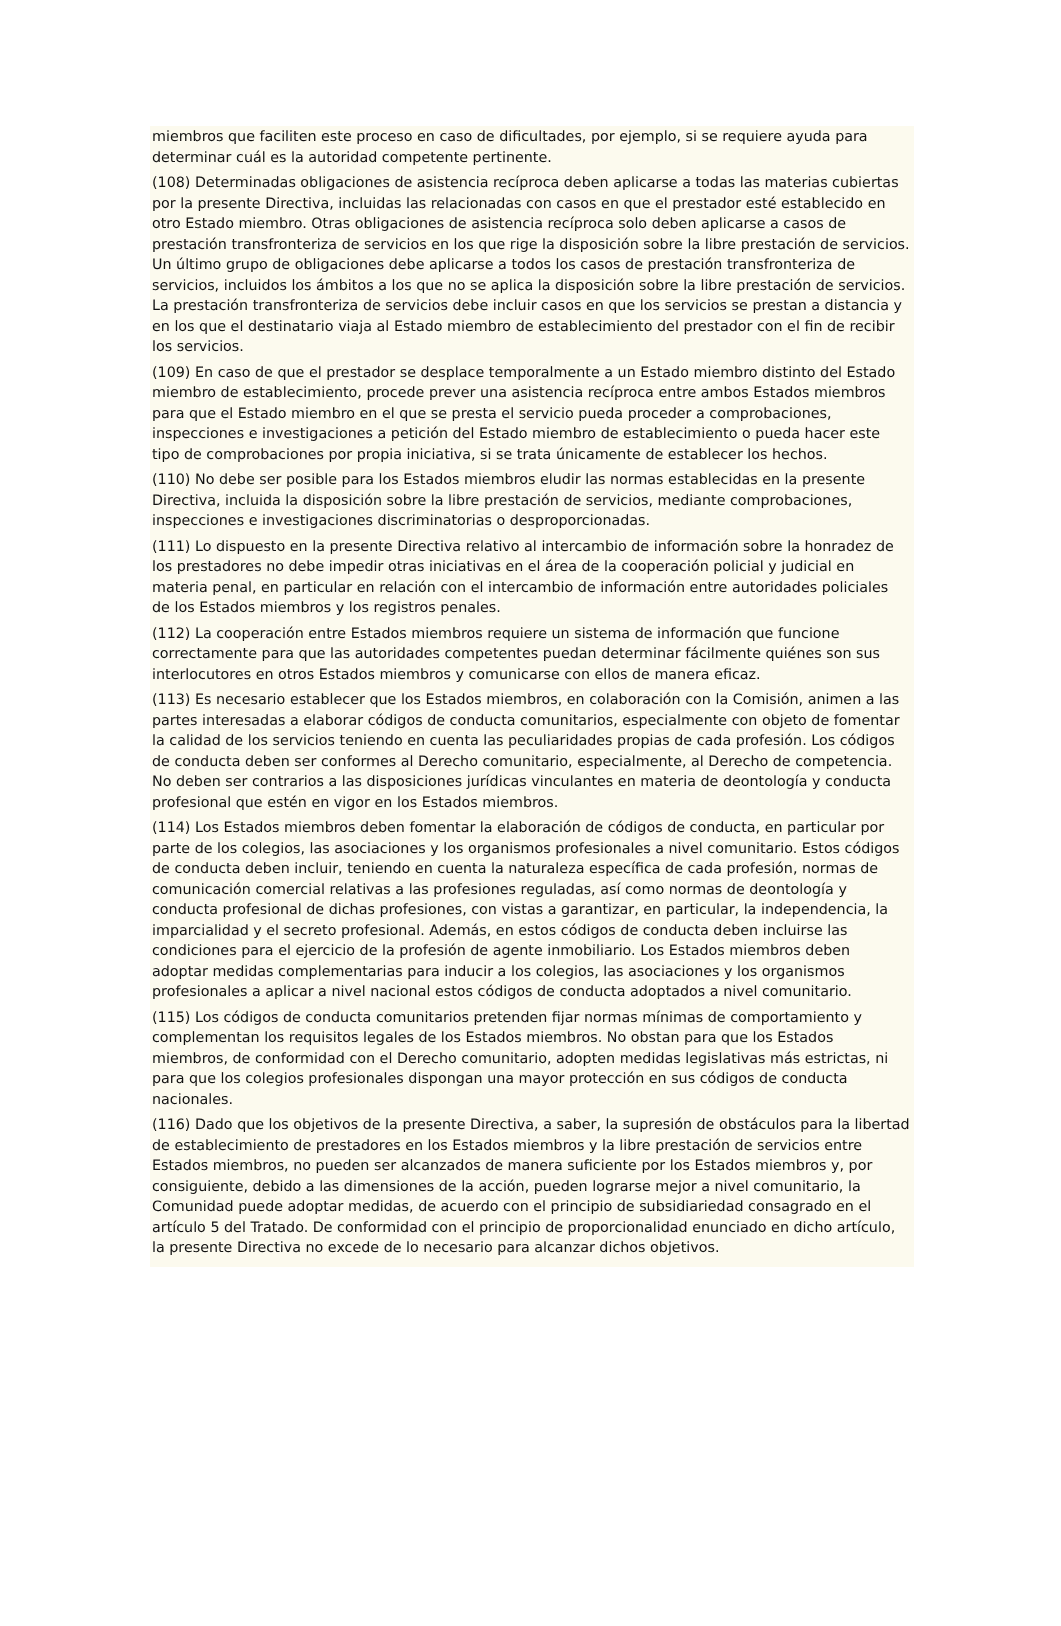miembros que faciliten este proceso en caso de dificultades, por ejemplo, si se requiere ayuda para determinar cuál es la autoridad competente pertinente.
(108) Determinadas obligaciones de asistencia recíproca deben aplicarse a todas las materias cubiertas por la presente Directiva, incluidas las relacionadas con casos en que el prestador esté establecido en otro Estado miembro. Otras obligaciones de asistencia recíproca solo deben aplicarse a casos de prestación transfronteriza de servicios en los que rige la disposición sobre la libre prestación de servicios. Un último grupo de obligaciones debe aplicarse a todos los casos de prestación transfronteriza de servicios, incluidos los ámbitos a los que no se aplica la disposición sobre la libre prestación de servicios. La prestación transfronteriza de servicios debe incluir casos en que los servicios se prestan a distancia y en los que el destinatario viaja al Estado miembro de establecimiento del prestador con el fin de recibir los servicios.
(109) En caso de que el prestador se desplace temporalmente a un Estado miembro distinto del Estado miembro de establecimiento, procede prever una asistencia recíproca entre ambos Estados miembros para que el Estado miembro en el que se presta el servicio pueda proceder a comprobaciones, inspecciones e investigaciones a petición del Estado miembro de establecimiento o pueda hacer este tipo de comprobaciones por propia iniciativa, si se trata únicamente de establecer los hechos.
(110) No debe ser posible para los Estados miembros eludir las normas establecidas en la presente Directiva, incluida la disposición sobre la libre prestación de servicios, mediante comprobaciones, inspecciones e investigaciones discriminatorias o desproporcionadas.
(111) Lo dispuesto en la presente Directiva relativo al intercambio de información sobre la honradez de los prestadores no debe impedir otras iniciativas en el área de la cooperación policial y judicial en materia penal, en particular en relación con el intercambio de información entre autoridades policiales de los Estados miembros y los registros penales.
(112) La cooperación entre Estados miembros requiere un sistema de información que funcione correctamente para que las autoridades competentes puedan determinar fácilmente quiénes son sus interlocutores en otros Estados miembros y comunicarse con ellos de manera eficaz.
(113) Es necesario establecer que los Estados miembros, en colaboración con la Comisión, animen a las partes interesadas a elaborar códigos de conducta comunitarios, especialmente con objeto de fomentar la calidad de los servicios teniendo en cuenta las peculiaridades propias de cada profesión. Los códigos de conducta deben ser conformes al Derecho comunitario, especialmente, al Derecho de competencia. No deben ser contrarios a las disposiciones jurídicas vinculantes en materia de deontología y conducta profesional que estén en vigor en los Estados miembros.
(114) Los Estados miembros deben fomentar la elaboración de códigos de conducta, en particular por parte de los colegios, las asociaciones y los organismos profesionales a nivel comunitario. Estos códigos de conducta deben incluir, teniendo en cuenta la naturaleza específica de cada profesión, normas de comunicación comercial relativas a las profesiones reguladas, así como normas de deontología y conducta profesional de dichas profesiones, con vistas a garantizar, en particular, la independencia, la imparcialidad y el secreto profesional. Además, en estos códigos de conducta deben incluirse las condiciones para el ejercicio de la profesión de agente inmobiliario. Los Estados miembros deben adoptar medidas complementarias para inducir a los colegios, las asociaciones y los organismos profesionales a aplicar a nivel nacional estos códigos de conducta adoptados a nivel comunitario.
(115) Los códigos de conducta comunitarios pretenden fijar normas mínimas de comportamiento y complementan los requisitos legales de los Estados miembros. No obstan para que los Estados miembros, de conformidad con el Derecho comunitario, adopten medidas legislativas más estrictas, ni para que los colegios profesionales dispongan una mayor protección en sus códigos de conducta nacionales.
(116) Dado que los objetivos de la presente Directiva, a saber, la supresión de obstáculos para la libertad de establecimiento de prestadores en los Estados miembros y la libre prestación de servicios entre Estados miembros, no pueden ser alcanzados de manera suficiente por los Estados miembros y, por consiguiente, debido a las dimensiones de la acción, pueden lograrse mejor a nivel comunitario, la Comunidad puede adoptar medidas, de acuerdo con el principio de subsidiariedad consagrado en el artículo 5 del Tratado. De conformidad con el principio de proporcionalidad enunciado en dicho artículo, la presente Directiva no excede de lo necesario para alcanzar dichos objetivos.